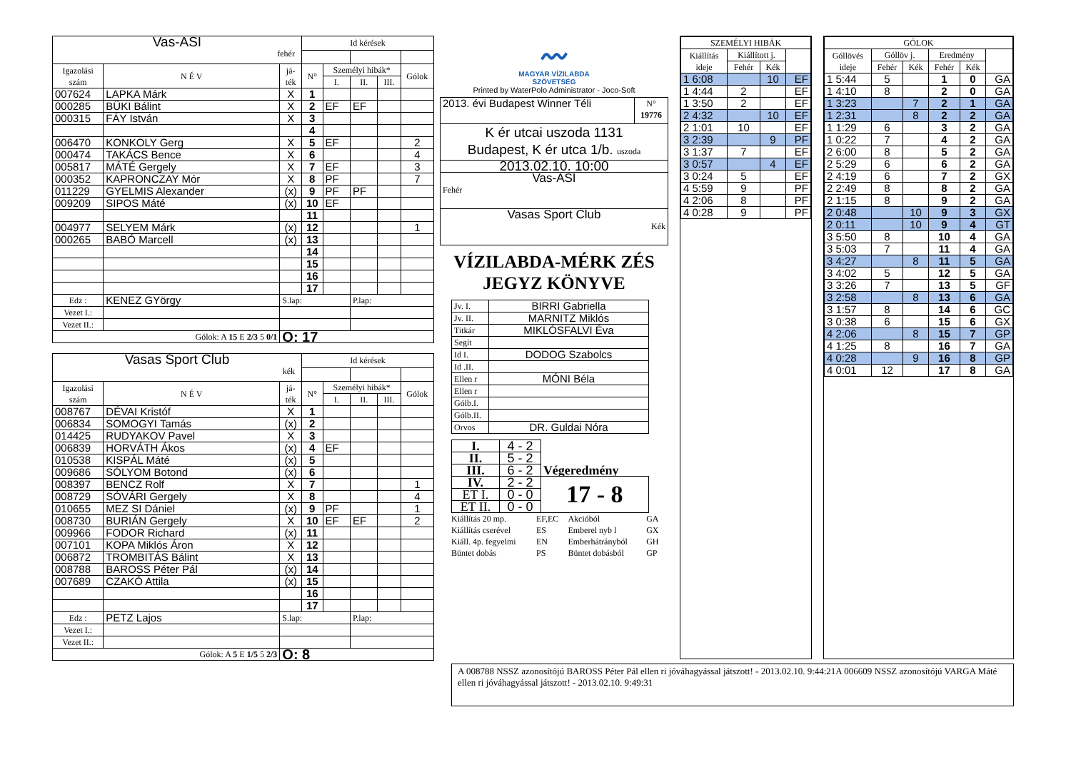| Vas-ASI fehér | | | Id kérések | | | | |
| Igazolási szám | N É V | já- ték | N° | Személyi hibák* | | | Gólok |
| | | | | I. | II. | III. | |
| 007624 | LAPKA Márk | X | 1 | | | | |
| 000285 | BÜKI Bálint | X | 2 | EF | EF | | |
| 000315 | FÁY István | X | 3 | | | | |
| | | | 4 | | | | |
| 006470 | KONKOLY Gerg | X | 5 | EF | | | 2 |
| 000474 | TAKÁCS Bence | X | 6 | | | | 4 |
| 005817 | MÁTÉ Gergely | X | 7 | EF | | | 3 |
| 000352 | KAPRONCZAY Mór | X | 8 | PF | | | 7 |
| 011229 | GYELMIS Alexander | (x) | 9 | PF | PF | | |
| 009209 | SIPOS Máté | (x) | 10 | EF | | | |
| | | | 11 | | | | |
| 004977 | SELYEM Márk | (x) | 12 | | | | 1 |
| 000265 | BABÓ Marcell | (x) | 13 | | | | |
| | | | 14 | | | | |
| | | | 15 | | | | |
| | | | 16 | | | | |
| | | | 17 | | | | |
| Edz : | KENEZ GYörgy | S.lap: | | | P.lap: | | |
| Vezet I.: | | | | | | | |
| Vezet II.: | | | | | | | |
| Gólok: A 15 E 2/3 5 0/1 | | Ö: 17 | | | | | |
| Vasas Sport Club kék | | | Id kérések | | | | |
| Igazolási szám | N É V | já- ték | N° | Személyi hibák* | | | Gólok |
| | | | | I. | II. | III. | |
| 008767 | DÉVAI Kristóf | X | 1 | | | | |
| 006834 | SOMOGYI Tamás | (x) | 2 | | | | |
| 014425 | RUDYAKOV Pavel | X | 3 | | | | |
| 006839 | HORVÁTH Ákos | (x) | 4 | EF | | | |
| 010538 | KISPÁL Máté | (x) | 5 | | | | |
| 009686 | SÓLYOM Botond | (x) | 6 | | | | |
| 008397 | BENCZ Rolf | X | 7 | | | | 1 |
| 008729 | SÓVÁRI Gergely | X | 8 | | | | 4 |
| 010655 | MEZ SI Dániel | (x) | 9 | PF | | | 1 |
| 008730 | BURIÁN Gergely | X | 10 | EF | EF | | 2 |
| 009966 | FODOR Richard | (x) | 11 | | | | |
| 007101 | KOPA Miklós Áron | X | 12 | | | | |
| 006872 | TROMBITÁS Bálint | X | 13 | | | | |
| 008788 | BAROSS Péter Pál | (x) | 14 | | | | |
| 007689 | CZAKÓ Attila | (x) | 15 | | | | |
| | | | 16 | | | | |
| | | | 17 | | | | |
| Edz : | PETZ Lajos | S.lap: | | | P.lap: | | |
| Vezet I.: | | | | | | | |
| Vezet II.: | | | | | | | |
| Gólok: A 5 E 1/5 5 2/3 | | Ö: 8 | | | | | |
〰
MAGYAR VÍZILABDA
SZÖVETSÉG
Printed by WaterPolo Administrator - Joco-Soft
| 2013. évi Budapest Winner Téli | N° 19776 |
| K ér utcai uszoda 1131 Budapest, K ér utca 1/b. uszoda | |
| 2013.02.10. 10:00 | |
| Vas-ASI Fehér | |
| Vasas Sport Club Kék | |
VÍZILABDA-MÉRK ZÉS
JEGYZ KÖNYVE
| Jv. I. | BIRRI Gabriella |
| Jv. II. | MARNITZ Miklós |
| Titkár | MIKLÓSFALVI Éva |
| Segít | |
| Id I. | DODOG Szabolcs |
| Id .II. | |
| Ellen r | MÓNI Béla |
| Ellen r | |
| Gólb.I. | |
| Gólb.II. | |
| Orvos | DR. Guldai Nóra |
| I. | 4 - 2 | Végeredmény |
| II. | 5 - 2 | |
| III. | 6 - 2 | |
| IV. | 2 - 2 | 17 - 8 |
| ET I. | 0 - 0 | |
| ET II. | 0 - 0 | |
| Kiállítás 20 mp. | EF,EC | Akcióból | GA |
| Kiállítás cserével | ES | Emberel nyb l | GX |
| Kiáll. 4p. fegyelmi | EN | Emberhátrányból | GH |
| Büntet dobás | PS | Büntet dobásból | GP |
| SZEMÉLYI HIBÁK | | | |
| --- | --- | --- | --- |
| Kiállítás ideje | Kiállított j. | | |
| | Fehér | Kék | |
| 1 6:08 | | 10 | EF |
| 1 4:44 | 2 | | EF |
| 1 3:50 | 2 | | EF |
| 2 4:32 | | 10 | EF |
| 2 1:01 | 10 | | EF |
| 3 2:39 | | 9 | PF |
| 3 1:37 | 7 | | EF |
| 3 0:57 | | 4 | EF |
| 3 0:24 | 5 | | EF |
| 4 5:59 | 9 | | PF |
| 4 2:06 | 8 | | PF |
| 4 0:28 | 9 | | PF |
| GÓLOK | | | | | |
| --- | --- | --- | --- | --- | --- |
| Góllövés ideje | Góllöv j. | | Eredmény | | |
| | Fehér | Kék | Fehér | Kék | |
| 1 5:44 | 5 | | 1 | 0 | GA |
| 1 4:10 | 8 | | 2 | 0 | GA |
| 1 3:23 | | 7 | 2 | 1 | GA |
| 1 2:31 | | 8 | 2 | 2 | GA |
| 1 1:29 | 6 | | 3 | 2 | GA |
| 1 0:22 | 7 | | 4 | 2 | GA |
| 2 6:00 | 8 | | 5 | 2 | GA |
| 2 5:29 | 6 | | 6 | 2 | GA |
| 2 4:19 | 6 | | 7 | 2 | GX |
| 2 2:49 | 8 | | 8 | 2 | GA |
| 2 1:15 | 8 | | 9 | 2 | GA |
| 2 0:48 | | 10 | 9 | 3 | GX |
| 2 0:11 | | 10 | 9 | 4 | GT |
| 3 5:50 | 8 | | 10 | 4 | GA |
| 3 5:03 | 7 | | 11 | 4 | GA |
| 3 4:27 | | 8 | 11 | 5 | GA |
| 3 4:02 | 5 | | 12 | 5 | GA |
| 3 3:26 | 7 | | 13 | 5 | GF |
| 3 2:58 | | 8 | 13 | 6 | GA |
| 3 1:57 | 8 | | 14 | 6 | GC |
| 3 0:38 | 6 | | 15 | 6 | GX |
| 4 2:06 | | 8 | 15 | 7 | GP |
| 4 1:25 | 8 | | 16 | 7 | GA |
| 4 0:28 | | 9 | 16 | 8 | GP |
| 4 0:01 | 12 | | 17 | 8 | GA |
A 008788 NSSZ azonosítójú BAROSS Péter Pál ellen ri jóváhagyással játszott! - 2013.02.10. 9:44:21A 006609 NSSZ azonosítójú VARGA Máté ellen ri jóváhagyással játszott! - 2013.02.10. 9:49:31